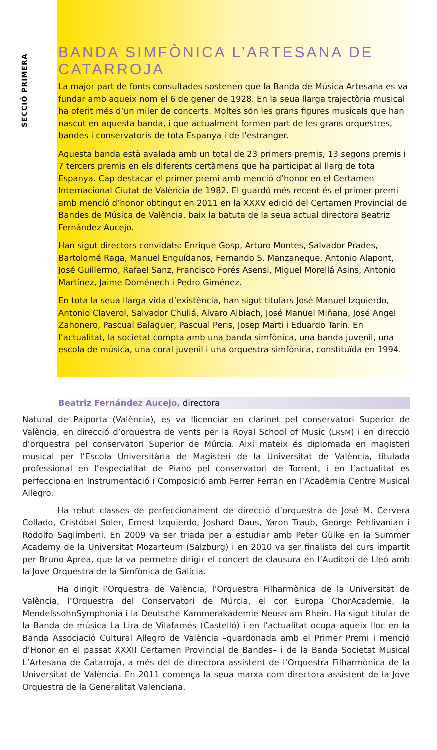SECCIÓ PRIMERA
BANDA SIMFÒNICA L’ARTESANA DE CATARROJA
La major part de fonts consultades sostenen que la Banda de Música Artesana es va fundar amb aqueix nom el 6 de gener de 1928. En la seua llarga trajectòria musical ha oferit més d’un miler de concerts. Moltes són les grans figures musicals que han nascut en aquesta banda, i que actualment formen part de les grans orquestres, bandes i conservatoris de tota Espanya i de l’estranger.
Aquesta banda està avalada amb un total de 23 primers premis, 13 segons premis i 7 tercers premis en els diferents certàmens que ha participat al llarg de tota Espanya. Cap destacar el primer premi amb menció d’honor en el Certamen Internacional Ciutat de València de 1982. El guardó més recent és el primer premi amb menció d’honor obtingut en 2011 en la XXXV edició del Certamen Provincial de Bandes de Música de València, baix la batuta de la seua actual directora Beatriz Fernández Aucejo.
Han sigut directors convidats: Enrique Gosp, Arturo Montes, Salvador Prades, Bartolomé Raga, Manuel Enguídanos, Fernando S. Manzaneque, Antonio Alapont, José Guillermo, Rafael Sanz, Francisco Forés Asensi, Miguel Morellá Asins, Antonio Martínez, Jaime Doménech i Pedro Giménez.
En tota la seua llarga vida d’existència, han sigut titulars José Manuel Izquierdo, Antonio Claverol, Salvador Chuliá, Alvaro Albiach, José Manuel Miñana, José Angel Zahonero, Pascual Balaguer, Pascual Peris, Josep Martí i Eduardo Tarín. En l’actualitat, la societat compta amb una banda simfònica, una banda juvenil, una escola de música, una coral juvenil i una orquestra simfònica, constituïda en 1994.
Beatriz Fernández Aucejo, directora
Natural de Paiporta (València), es va llicenciar en clarinet pel conservatori Superior de València, en direcció d’orquestra de vents per la Royal School of Music (LRSM) i en direcció d’orquestra pel conservatori Superior de Múrcia. Així mateix és diplomada en magisteri musical per l’Escola Universitària de Magisteri de la Universitat de València, titulada professional en l’especialitat de Piano pel conservatori de Torrent, i en l’actualitat es perfecciona en Instrumentació i Composició amb Ferrer Ferran en l’Acadèmia Centre Musical Allegro.
Ha rebut classes de perfeccionament de direcció d’orquestra de José M. Cervera Collado, Cristóbal Soler, Ernest Izquierdo, Joshard Daus, Yaron Traub, George Pehlivanian i Rodolfo Saglimbeni. En 2009 va ser triada per a estudiar amb Peter Gülke en la Summer Academy de la Universitat Mozarteum (Salzburg) i en 2010 va ser finalista del curs impartit per Bruno Aprea, que la va permetre dirigir el concert de clausura en l’Auditori de Lleó amb la Jove Orquestra de la Simfònica de Galícia.
Ha dirigit l’Orquestra de València, l’Orquestra Filharmònica de la Universitat de València, l’Orquestra del Conservatori de Múrcia, el cor Europa ChorAcademie, la MendelssohnSymphonia i la Deutsche Kammerakademie Neuss am Rhein. Ha sigut titular de la Banda de música La Lira de Vilafamés (Castelló) i en l’actualitat ocupa aqueix lloc en la Banda Associació Cultural Allegro de València –guardonada amb el Primer Premi i menció d’Honor en el passat XXXII Certamen Provincial de Bandes– i de la Banda Societat Musical L’Artesana de Catarroja, a més del de directora assistent de l’Orquestra Filharmònica de la Universitat de València. En 2011 comença la seua marxa com directora assistent de la Jove Orquestra de la Generalitat Valenciana.